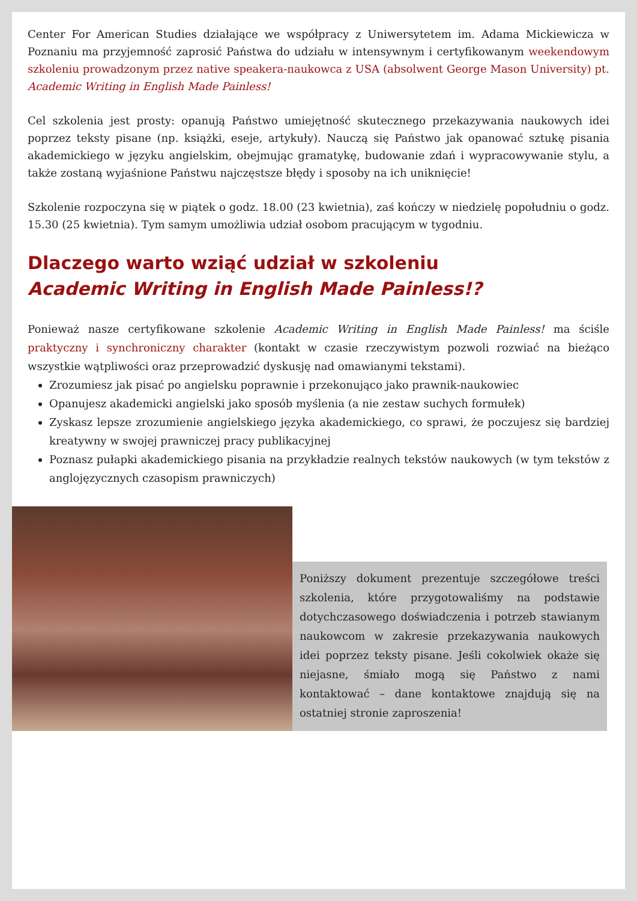Center For American Studies działające we współpracy z Uniwersytetem im. Adama Mickiewicza w Poznaniu ma przyjemność zaprosić Państwa do udziału w intensywnym i certyfikowanym weekendowym szkoleniu prowadzonym przez native speakera-naukowca z USA (absolwent George Mason University) pt. Academic Writing in English Made Painless!
Cel szkolenia jest prosty: opanują Państwo umiejętność skutecznego przekazywania naukowych idei poprzez teksty pisane (np. książki, eseje, artykuły). Nauczą się Państwo jak opanować sztukę pisania akademickiego w języku angielskim, obejmując gramatykę, budowanie zdań i wypracowywanie stylu, a także zostaną wyjaśnione Państwu najczęstsze błędy i sposoby na ich uniknięcie!
Szkolenie rozpoczyna się w piątek o godz. 18.00 (23 kwietnia), zaś kończy w niedzielę popołudniu o godz. 15.30 (25 kwietnia). Tym samym umożliwia udział osobom pracującym w tygodniu.
Dlaczego warto wziąć udział w szkoleniu
Academic Writing in English Made Painless!?
Ponieważ nasze certyfikowane szkolenie Academic Writing in English Made Painless! ma ściśle praktyczny i synchroniczny charakter (kontakt w czasie rzeczywistym pozwoli rozwiać na bieżąco wszystkie wątpliwości oraz przeprowadzić dyskusję nad omawianymi tekstami).
Zrozumiesz jak pisać po angielsku poprawnie i przekonująco jako prawnik-naukowiec
Opanujesz akademicki angielski jako sposób myślenia (a nie zestaw suchych formułek)
Zyskasz lepsze zrozumienie angielskiego języka akademickiego, co sprawi, że poczujesz się bardziej kreatywny w swojej prawniczej pracy publikacyjnej
Poznasz pułapki akademickiego pisania na przykładzie realnych tekstów naukowych (w tym tekstów z anglojęzycznych czasopism prawniczych)
Poniższy dokument prezentuje szczegółowe treści szkolenia, które przygotowaliśmy na podstawie dotychczasowego doświadczenia i potrzeb stawianym naukowcom w zakresie przekazywania naukowych idei poprzez teksty pisane. Jeśli cokolwiek okaże się niejasne, śmiało mogą się Państwo z nami kontaktować – dane kontaktowe znajdują się na ostatniej stronie zaproszenia!